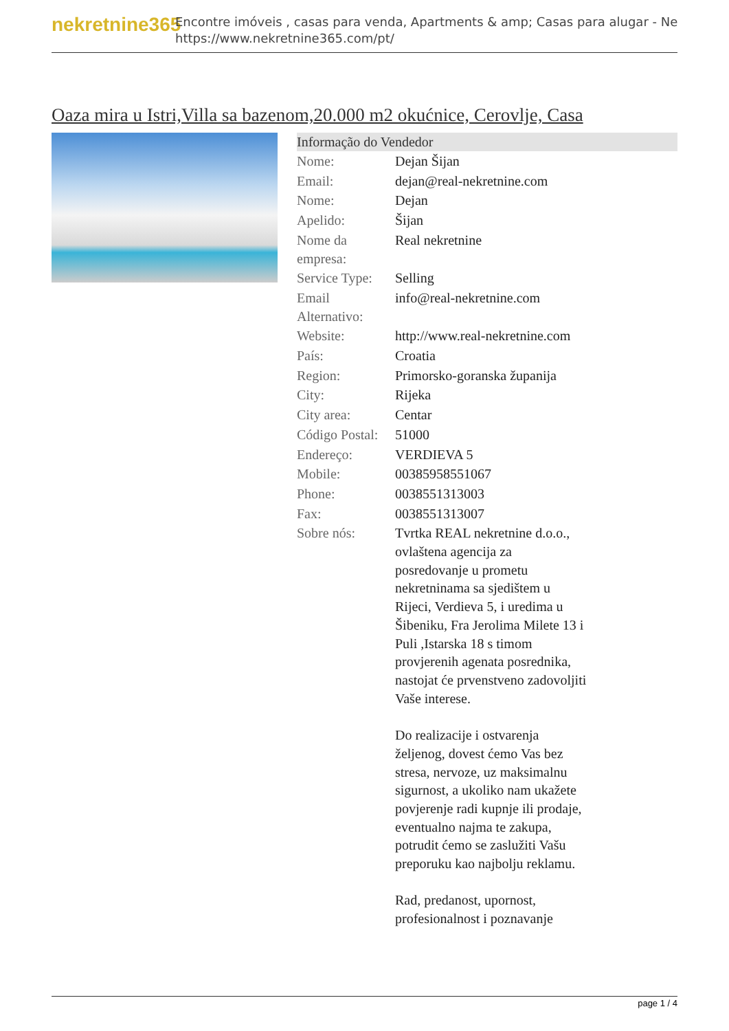nekretnine365
Encontre imóveis , casas para venda, Apartments & amp; Casas para alugar - Ne
https://www.nekretnine365.com/pt/
Oaza mira u Istri,Villa sa bazenom,20.000 m2 okućnice, Cerovlje, Casa
Informação do Vendedor
| Nome: | Dejan Šijan |
| Email: | dejan@real-nekretnine.com |
| Nome: | Dejan |
| Apelido: | Šijan |
| Nome da empresa: | Real nekretnine |
| Service Type: | Selling |
| Email Alternativo: | info@real-nekretnine.com |
| Website: | http://www.real-nekretnine.com |
| País: | Croatia |
| Region: | Primorsko-goranska županija |
| City: | Rijeka |
| City area: | Centar |
| Código Postal: | 51000 |
| Endereço: | VERDIEVA 5 |
| Mobile: | 00385958551067 |
| Phone: | 0038551313003 |
| Fax: | 0038551313007 |
| Sobre nós: | Tvrtka REAL nekretnine d.o.o., ovlaštena agencija za posredovanje u prometu nekretninama sa sjedištem u Rijeci, Verdieva 5, i uredima u Šibeniku, Fra Jerolima Milete 13 i Puli ,Istarska 18 s timom provjerenih agenata posrednika, nastojat će prvenstveno zadovoljiti Vaše interese. Do realizacije i ostvarenja željenog, dovest ćemo Vas bez stresa, nervoze, uz maksimalnu sigurnost, a ukoliko nam ukažete povjerenje radi kupnje ili prodaje, eventualno najma te zakupa, potrudit ćemo se zaslužiti Vašu preporuku kao najbolju reklamu. Rad, predanost, upornost, profesionalnost i poznavanje |
page 1 / 4